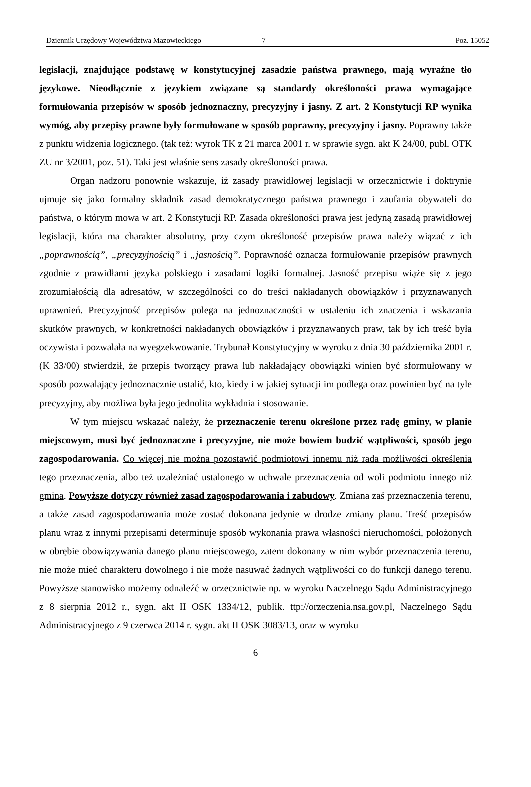Dziennik Urzędowy Województwa Mazowieckiego – 7 – Poz. 15052
legislacji, znajdujące podstawę w konstytucyjnej zasadzie państwa prawnego, mają wyraźne tło językowe. Nieodłącznie z językiem związane są standardy określoności prawa wymagające formułowania przepisów w sposób jednoznaczny, precyzyjny i jasny. Z art. 2 Konstytucji RP wynika wymóg, aby przepisy prawne były formułowane w sposób poprawny, precyzyjny i jasny. Poprawny także z punktu widzenia logicznego. (tak też: wyrok TK z 21 marca 2001 r. w sprawie sygn. akt K 24/00, publ. OTK ZU nr 3/2001, poz. 51). Taki jest właśnie sens zasady określoności prawa.
Organ nadzoru ponownie wskazuje, iż zasady prawidłowej legislacji w orzecznictwie i doktrynie ujmuje się jako formalny składnik zasad demokratycznego państwa prawnego i zaufania obywateli do państwa, o którym mowa w art. 2 Konstytucji RP. Zasada określoności prawa jest jedyną zasadą prawidłowej legislacji, która ma charakter absolutny, przy czym określoność przepisów prawa należy wiązać z ich „poprawnością”, „precyzyjnością” i „jasnością”. Poprawność oznacza formułowanie przepisów prawnych zgodnie z prawidłami języka polskiego i zasadami logiki formalnej. Jasność przepisu wiąże się z jego zrozumiałością dla adresatów, w szczególności co do treści nakładanych obowiązków i przyznawanych uprawnień. Precyzyjność przepisów polega na jednoznaczności w ustaleniu ich znaczenia i wskazania skutków prawnych, w konkretności nakładanych obowiązków i przyznawanych praw, tak by ich treść była oczywista i pozwalała na wyegzekwowanie. Trybunał Konstytucyjny w wyroku z dnia 30 października 2001 r. (K 33/00) stwierdził, że przepis tworzący prawa lub nakładający obowiązki winien być sformułowany w sposób pozwalający jednoznacznie ustalić, kto, kiedy i w jakiej sytuacji im podlega oraz powinien być na tyle precyzyjny, aby możliwa była jego jednolita wykładnia i stosowanie.
W tym miejscu wskazać należy, że przeznaczenie terenu określone przez radę gminy, w planie miejscowym, musi być jednoznaczne i precyzyjne, nie może bowiem budzić wątpliwości, sposób jego zagospodarowania. Co więcej nie można pozostawić podmiotowi innemu niż rada możliwości określenia tego przeznaczenia, albo też uzależniać ustalonego w uchwale przeznaczenia od woli podmiotu innego niż gmina. Powyższe dotyczy również zasad zagospodarowania i zabudowy. Zmiana zaś przeznaczenia terenu, a także zasad zagospodarowania może zostać dokonana jedynie w drodze zmiany planu. Treść przepisów planu wraz z innymi przepisami determinuje sposób wykonania prawa własności nieruchomości, położonych w obrębie obowiązywania danego planu miejscowego, zatem dokonany w nim wybór przeznaczenia terenu, nie może mieć charakteru dowolnego i nie może nasuwać żadnych wątpliwości co do funkcji danego terenu. Powyższe stanowisko możemy odnaleźć w orzecznictwie np. w wyroku Naczelnego Sądu Administracyjnego z 8 sierpnia 2012 r., sygn. akt II OSK 1334/12, publik. ttp://orzeczenia.nsa.gov.pl, Naczelnego Sądu Administracyjnego z 9 czerwca 2014 r. sygn. akt II OSK 3083/13, oraz w wyroku
6